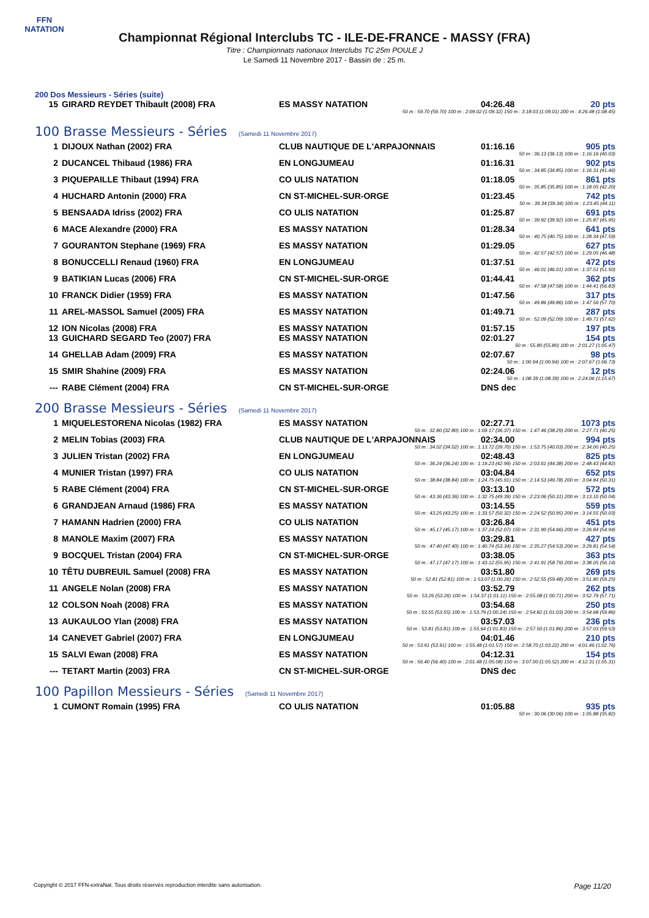FFN
NATATION
Championnat Régional Interclubs TC - ILE-DE-FRANCE - MASSY (FRA)
Titre : Championnats nationaux Interclubs TC 25m POULE J
Le Samedi 11 Novembre 2017 - Bassin de : 25 m.
200 Dos Messieurs - Séries (suite)
| 15 | GIRARD REYDET Thibault (2008) FRA | ES MASSY NATATION | 04:26.48 | 20 pts |
| 50 m : 59.70 (59.70) 100 m : 2:09.02 (1:09.32) 150 m : 3:18.03 (1:09.01) 200 m : 4:26.48 (1:08.45) | | | | |
100 Brasse Messieurs - Séries (Samedi 11 Novembre 2017)
| 1 | DIJOUX Nathan (2002) FRA | CLUB NAUTIQUE DE L'ARPAJONNAIS | 01:16.16 | 905 pts |
| 50 m : 36.13 (36.13) 100 m : 1:16.16 (40.03) | | | | |
| 2 | DUCANCEL Thibaud (1986) FRA | EN LONGJUMEAU | 01:16.31 | 902 pts |
| 50 m : 34.85 (34.85) 100 m : 1:16.31 (41.46) | | | | |
| 3 | PIQUEPAILLE Thibaut (1994) FRA | CO ULIS NATATION | 01:18.05 | 861 pts |
| 50 m : 35.85 (35.85) 100 m : 1:18.05 (42.20) | | | | |
| 4 | HUCHARD Antonin (2000) FRA | CN ST-MICHEL-SUR-ORGE | 01:23.45 | 742 pts |
| 50 m : 39.34 (39.34) 100 m : 1:23.45 (44.11) | | | | |
| 5 | BENSAADA Idriss (2002) FRA | CO ULIS NATATION | 01:25.87 | 691 pts |
| 50 m : 39.92 (39.92) 100 m : 1:25.87 (45.95) | | | | |
| 6 | MACE Alexandre (2000) FRA | ES MASSY NATATION | 01:28.34 | 641 pts |
| 50 m : 40.75 (40.75) 100 m : 1:28.34 (47.59) | | | | |
| 7 | GOURANTON Stephane (1969) FRA | ES MASSY NATATION | 01:29.05 | 627 pts |
| 50 m : 42.57 (42.57) 100 m : 1:29.05 (46.48) | | | | |
| 8 | BONUCCELLI Renaud (1960) FRA | EN LONGJUMEAU | 01:37.51 | 472 pts |
| 50 m : 46.01 (46.01) 100 m : 1:37.51 (51.50) | | | | |
| 9 | BATIKIAN Lucas (2006) FRA | CN ST-MICHEL-SUR-ORGE | 01:44.41 | 362 pts |
| 50 m : 47.58 (47.58) 100 m : 1:44.41 (56.83) | | | | |
| 10 | FRANCK Didier (1959) FRA | ES MASSY NATATION | 01:47.56 | 317 pts |
| 50 m : 49.86 (49.86) 100 m : 1:47.56 (57.70) | | | | |
| 11 | AREL-MASSOL Samuel (2005) FRA | ES MASSY NATATION | 01:49.71 | 287 pts |
| 50 m : 52.09 (52.09) 100 m : 1:49.71 (57.62) | | | | |
| 12 | ION Nicolas (2008) FRA | ES MASSY NATATION | 01:57.15 | 197 pts |
| 13 | GUICHARD SEGARD Teo (2007) FRA | ES MASSY NATATION | 02:01.27 | 154 pts |
| 50 m : 55.80 (55.80) 100 m : 2:01.27 (1:05.47) | | | | |
| 14 | GHELLAB Adam (2009) FRA | ES MASSY NATATION | 02:07.67 | 98 pts |
| 50 m : 1:00.94 (1:00.94) 100 m : 2:07.67 (1:06.73) | | | | |
| 15 | SMIR Shahine (2009) FRA | ES MASSY NATATION | 02:24.06 | 12 pts |
| 50 m : 1:08.39 (1:08.39) 100 m : 2:24.06 (1:15.67) | | | | |
| --- | RABE Clément (2004) FRA | CN ST-MICHEL-SUR-ORGE | DNS dec | |
200 Brasse Messieurs - Séries (Samedi 11 Novembre 2017)
| 1 | MIQUELESTORENA Nicolas (1982) FRA | ES MASSY NATATION | 02:27.71 | 1073 pts |
| 50 m : 32.80 (32.80) 100 m : 1:09.17 (36.37) 150 m : 1:47.46 (38.29) 200 m : 2:27.71 (40.25) | | | | |
| 2 | MELIN Tobias (2003) FRA | CLUB NAUTIQUE DE L'ARPAJONNAIS | 02:34.00 | 994 pts |
| 50 m : 34.02 (34.02) 100 m : 1:13.72 (39.70) 150 m : 1:53.75 (40.03) 200 m : 2:34.00 (40.25) | | | | |
| 3 | JULIEN Tristan (2002) FRA | EN LONGJUMEAU | 02:48.43 | 825 pts |
| 50 m : 36.24 (36.24) 100 m : 1:19.23 (42.99) 150 m : 2:03.61 (44.38) 200 m : 2:48.43 (44.82) | | | | |
| 4 | MUNIER Tristan (1997) FRA | CO ULIS NATATION | 03:04.84 | 652 pts |
| 50 m : 38.84 (38.84) 100 m : 1:24.75 (45.91) 150 m : 2:14.53 (49.78) 200 m : 3:04.84 (50.31) | | | | |
| 5 | RABE Clément (2004) FRA | CN ST-MICHEL-SUR-ORGE | 03:13.10 | 572 pts |
| 50 m : 43.36 (43.36) 100 m : 1:32.75 (49.39) 150 m : 2:23.06 (50.31) 200 m : 3:13.10 (50.04) | | | | |
| 6 | GRANDJEAN Arnaud (1986) FRA | ES MASSY NATATION | 03:14.55 | 559 pts |
| 50 m : 43.25 (43.25) 100 m : 1:33.57 (50.32) 150 m : 2:24.52 (50.95) 200 m : 3:14.55 (50.03) | | | | |
| 7 | HAMANN Hadrien (2000) FRA | CO ULIS NATATION | 03:26.84 | 451 pts |
| 50 m : 45.17 (45.17) 100 m : 1:37.24 (52.07) 150 m : 2:31.90 (54.66) 200 m : 3:26.84 (54.94) | | | | |
| 8 | MANOLE Maxim (2007) FRA | ES MASSY NATATION | 03:29.81 | 427 pts |
| 50 m : 47.40 (47.40) 100 m : 1:40.74 (53.34) 150 m : 2:35.27 (54.53) 200 m : 3:29.81 (54.54) | | | | |
| 9 | BOCQUEL Tristan (2004) FRA | CN ST-MICHEL-SUR-ORGE | 03:38.05 | 363 pts |
| 50 m : 47.17 (47.17) 100 m : 1:43.12 (55.95) 150 m : 2:41.91 (58.79) 200 m : 3:38.05 (56.14) | | | | |
| 10 | TÊTU DUBREUIL Samuel (2008) FRA | ES MASSY NATATION | 03:51.80 | 269 pts |
| 50 m : 52.81 (52.81) 100 m : 1:53.07 (1:00.26) 150 m : 2:52.55 (59.48) 200 m : 3:51.80 (59.25) | | | | |
| 11 | ANGELE Nolan (2008) FRA | ES MASSY NATATION | 03:52.79 | 262 pts |
| 50 m : 53.26 (53.26) 100 m : 1:54.37 (1:01.11) 150 m : 2:55.08 (1:00.71) 200 m : 3:52.79 (57.71) | | | | |
| 12 | COLSON Noah (2008) FRA | ES MASSY NATATION | 03:54.68 | 250 pts |
| 50 m : 53.55 (53.55) 100 m : 1:53.79 (1:00.24) 150 m : 2:54.82 (1:01.03) 200 m : 3:54.68 (59.86) | | | | |
| 13 | AUKAULOO Ylan (2008) FRA | ES MASSY NATATION | 03:57.03 | 236 pts |
| 50 m : 53.81 (53.81) 100 m : 1:55.64 (1:01.83) 150 m : 2:57.50 (1:01.86) 200 m : 3:57.03 (59.53) | | | | |
| 14 | CANEVET Gabriel (2007) FRA | EN LONGJUMEAU | 04:01.46 | 210 pts |
| 50 m : 53.91 (53.91) 100 m : 1:55.48 (1:01.57) 150 m : 2:58.70 (1:03.22) 200 m : 4:01.46 (1:02.76) | | | | |
| 15 | SALVI Ewan (2008) FRA | ES MASSY NATATION | 04:12.31 | 154 pts |
| 50 m : 56.40 (56.40) 100 m : 2:01.48 (1:05.08) 150 m : 3:07.00 (1:05.52) 200 m : 4:12.31 (1:05.31) | | | | |
| --- | TETART Martin (2003) FRA | CN ST-MICHEL-SUR-ORGE | DNS dec | |
100 Papillon Messieurs - Séries (Samedi 11 Novembre 2017)
| 1 | CUMONT Romain (1995) FRA | CO ULIS NATATION | 01:05.88 | 935 pts |
| 50 m : 30.06 (30.06) 100 m : 1:05.88 (35.82) | | | | |
Copyright © 2017 FFN-extraNat. Tous droits réservés reproduction interdite sans autorisation. Page 11/20